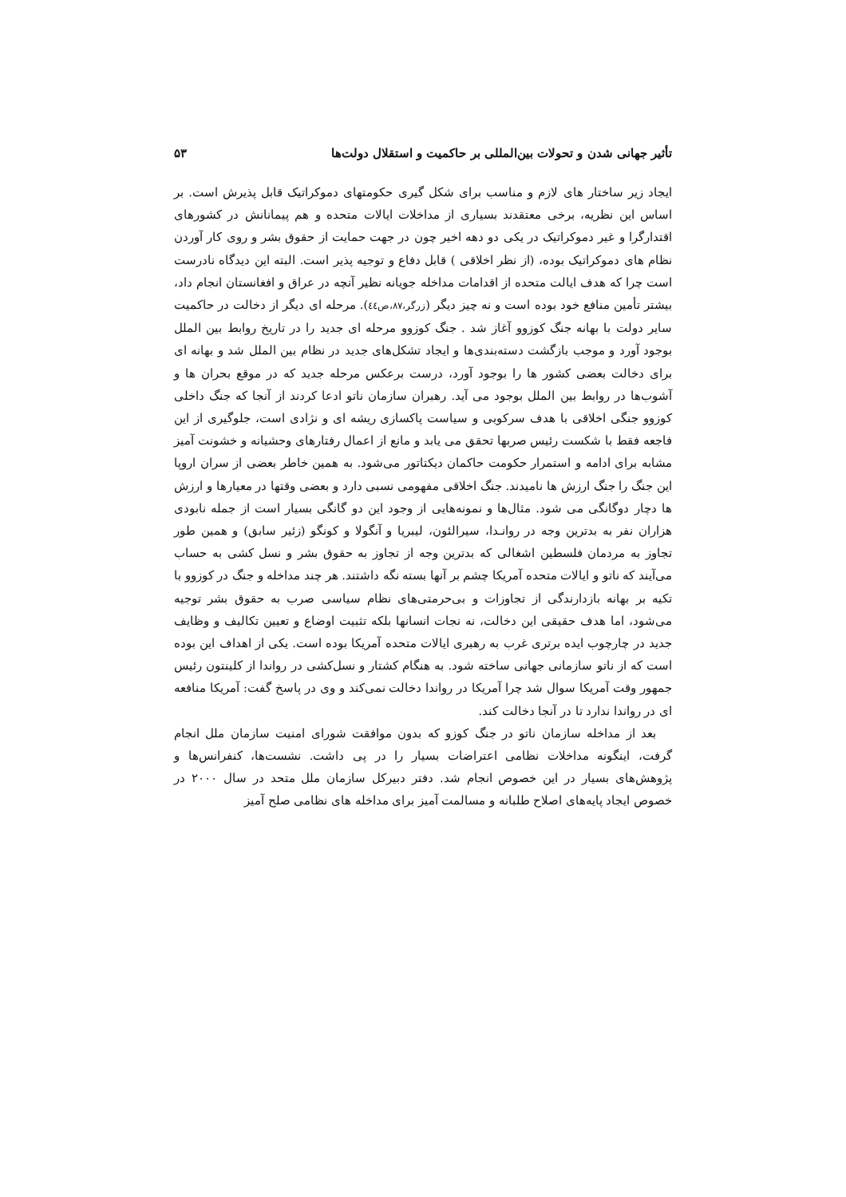تأثیر جهانی شدن و تحولات بین‌المللی بر حاکمیت و استقلال دولت‌ها ۵۳
ایجاد زیر ساختار های لازم و مناسب برای شکل گیری حکومتهای دموکراتیک قابل پذیرش است. بر اساس این نظریه، برخی معتقدند بسیاری از مداخلات ایالات متحده و هم پیمانانش در کشورهای اقتدارگرا و غیر دموکراتیک در یکی دو دهه اخیر چون در جهت حمایت از حقوق بشر و روی کار آوردن نظام های دموکراتیک بوده، (از نظر اخلاقی ) قابل دفاع و توجیه پذیر است. البته این دیدگاه نادرست است چرا که هدف ایالت متحده از اقدامات مداخله جویانه نظیر آنچه در عراق و افغانستان انجام داد، بیشتر تأمین منافع خود بوده است و نه چیز دیگر (زرگر،۸۷،ص٤٤). مرحله ای دیگر از دخالت در حاکمیت سایر دولت با بهانه جنگ کوزوو آغاز شد . جنگ کوزوو مرحله ای جدید را در تاریخ روابط بین الملل بوجود آورد و موجب بازگشت دسته‌بندی‌ها و ایجاد تشکل‌های جدید در نظام بین الملل شد و بهانه ای برای دخالت بعضی کشور ها را بوجود آورد، درست برعکس مرحله جدید که در موقع بحران ها و آشوب‌ها در روابط بین الملل بوجود می آید. رهبران سازمان ناتو ادعا کردند از آنجا که جنگ داخلی کوزوو جنگی اخلاقی با هدف سرکوبی و سیاست پاکسازی ریشه ای و نژادی است، جلوگیری از این فاجعه فقط با شکست رئیس صربها تحقق می یابد و مانع از اعمال رفتارهای وحشیانه و خشونت آمیز مشابه برای ادامه و استمرار حکومت حاکمان دیکتاتور می‌شود. به همین خاطر بعضی از سران اروپا این جنگ را جنگ ارزش ها نامیدند. جنگ اخلاقی مفهومی نسبی دارد و بعضی وقتها در معیارها و ارزش ها دچار دوگانگی می شود. مثال‌ها و نمونه‌هایی از وجود این دو گانگی بسیار است از جمله نابودی هزاران نفر به بدترین وجه در روانـدا، سیرالئون، لیبریا و آنگولا و کونگو (زئیر سابق) و همین طور تجاوز به مردمان فلسطین اشغالی که بدترین وجه از تجاوز به حقوق بشر و نسل کشی به حساب می‌آیند که ناتو و ایالات متحده آمریکا چشم بر آنها بسته نگه داشتند. هر چند مداخله و جنگ در کوزوو با تکیه بر بهانه بازدارندگی از تجاوزات و بی‌حرمتی‌های نظام سیاسی صرب به حقوق بشر توجیه می‌شود، اما هدف حقیقی این دخالت، نه نجات انسانها بلکه تثبیت اوضاع و تعیین تکالیف و وظایف جدید در چارچوب ایده برتری غرب به رهبری ایالات متحده آمریکا بوده است. یکی از اهداف این بوده است که از ناتو سازمانی جهانی ساخته شود. به هنگام کشتار و نسل‌کشی در رواندا از کلینتون رئیس جمهور وقت آمریکا سوال شد چرا آمریکا در رواندا دخالت نمی‌کند و وی در پاسخ گفت: آمریکا منافعه ای در رواندا ندارد تا در آنجا دخالت کند.
بعد از مداخله سازمان ناتو در جنگ کوزو که بدون موافقت شورای امنیت سازمان ملل انجام گرفت، اینگونه مداخلات نظامی اعتراضات بسیار را در پی داشت. نشست‌ها، کنفرانس‌ها و پژوهش‌های بسیار در این خصوص انجام شد. دفتر دبیرکل سازمان ملل متحد در سال ۲۰۰۰ در خصوص ایجاد پایه‌های اصلاح طلبانه و مسالمت آمیز برای مداخله های نظامی صلح آمیز